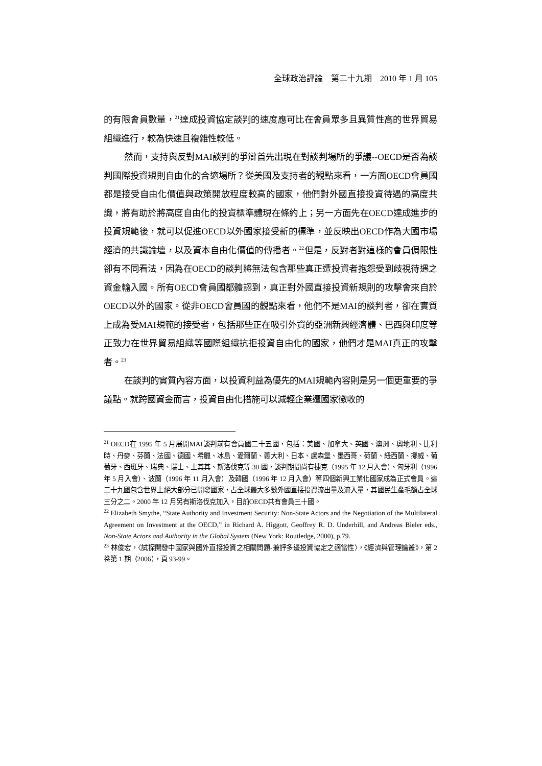全球政治評論　第二十九期　2010 年 1 月 105
的有限會員數量，<sup>21</sup>達成投資協定談判的速度應可比在會員眾多且異質性高的世界貿易組織進行，較為快速且複雜性較低。
然而，支持與反對MAI談判的爭辯首先出現在對談判場所的爭議--OECD是否為談判國際投資規則自由化的合適場所？從美國及支持者的觀點來看，一方面OECD會員國都是接受自由化價值與政策開放程度較高的國家，他們對外國直接投資待遇的高度共識，將有助於將高度自由化的投資標準體現在條約上；另一方面先在OECD達成進步的投資規範後，就可以促進OECD以外國家接受新的標準，並反映出OECD作為大國市場經濟的共識論壇，以及資本自由化價值的傳播者。<sup>22</sup>但是，反對者對這樣的會員侷限性卻有不同看法，因為在OECD的談判將無法包含那些真正遭投資者抱怨受到歧視待遇之資金輸入國。所有OECD會員國都體認到，真正對外國直接投資新規則的攻擊會來自於OECD以外的國家。從非OECD會員國的觀點來看，他們不是MAI的談判者，卻在實質上成為受MAI規範的接受者，包括那些正在吸引外資的亞洲新興經濟體、巴西與印度等正致力在世界貿易組織等國際組織抗拒投資自由化的國家，他們才是MAI真正的攻擊者。<sup>23</sup>
在談判的實質內容方面，以投資利益為優先的MAI規範內容則是另一個更重要的爭議點。就跨國資金而言，投資自由化措施可以減輕企業遭國家徵收的
<sup>21</sup> OECD在 1995 年 5 月展開MAI談判前有會員國二十五國，包括：美國、加拿大、英國、澳洲、奧地利、比利時、丹麥、芬蘭、法國、德國、希臘、冰島、愛爾蘭、義大利、日本、盧森堡、墨西哥、荷蘭、紐西蘭、挪威、葡萄牙、西班牙、瑞典、瑞士、土其其、斯洛伐克等 30 國，談判期間尚有捷克（1995 年 12 月入會）、匈牙利（1996 年 5 月入會）、波蘭（1996 年 11 月入會）及韓國（1996 年 12 月入會）等四個新興工業化國家成為正式會員。這二十九國包含世界上絕大部分已開發國家，占全球最大多數外國直接投資流出量及流入量，其國民生產毛額占全球三分之二。2000 年 12 月另有斯洛伐克加入，目前OECD共有會員三十國。
<sup>22</sup> Elizabeth Smythe, “State Authority and Investment Security: Non-State Actors and the Negotiation of the Multilateral Agreement on Investment at the OECD,” in Richard A. Higgott, Geoffrey R. D. Underhill, and Andreas Bieler eds., Non-State Actors and Authority in the Global System (New York: Routledge, 2000), p.79.
<sup>23</sup> 林俊宏，〈試探開發中國家與國外直接投資之相關問題-兼評多邊投資協定之適當性〉，《經濟與管理論叢》，第 2 卷第 1 期（2006），頁 93-99。